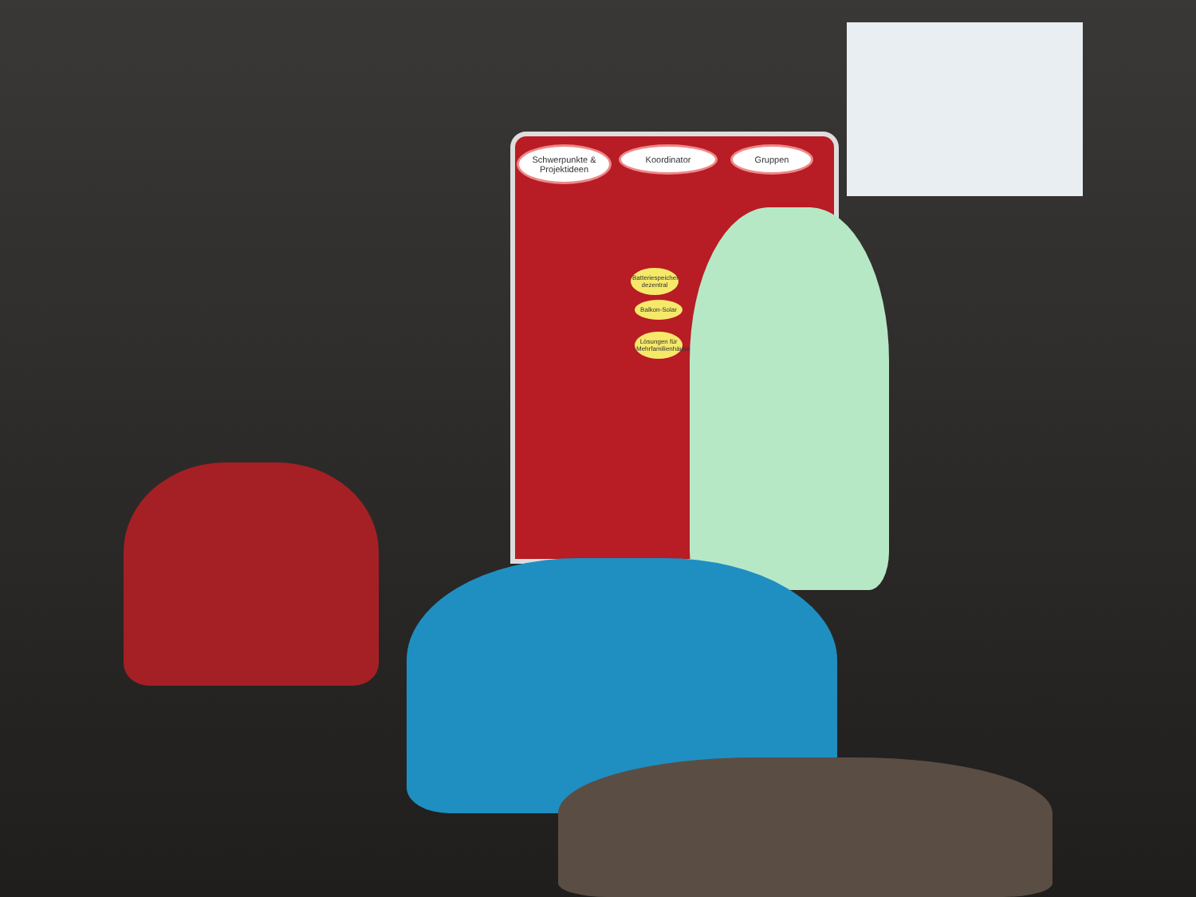Schwerpunkte & Projektideen
Koordinator Gruppen
Batteriespeicher dezentral
Balkon-Solar
Lösungen für Mehrfamilienhäuser